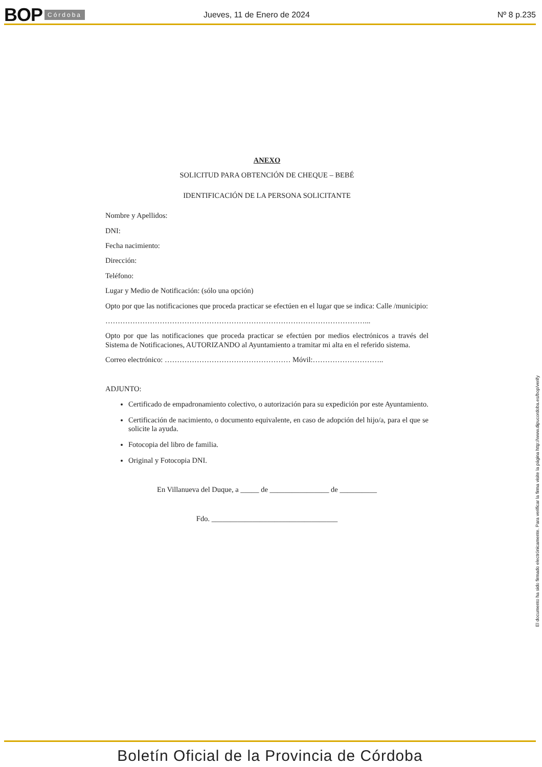BOP Córdoba Jueves, 11 de Enero de 2024 Nº 8 p.235
ANEXO
SOLICITUD PARA OBTENCIÓN DE CHEQUE – BEBÉ
IDENTIFICACIÓN DE LA PERSONA SOLICITANTE
Nombre y Apellidos:
DNI:
Fecha nacimiento:
Dirección:
Teléfono:
Lugar y Medio de Notificación: (sólo una opción)
Opto por que las notificaciones que proceda practicar se efectúen en el lugar que se indica: Calle /municipio:
……………………………………………………………………………………………...
Opto por que las notificaciones que proceda practicar se efectúen por medios electrónicos a través del Sistema de Notificaciones, AUTORIZANDO al Ayuntamiento a tramitar mi alta en el referido sistema.
Correo electrónico: …………………………………………… Móvil:………………………..
ADJUNTO:
Certificado de empadronamiento colectivo, o autorización para su expedición por este Ayuntamiento.
Certificación de nacimiento, o documento equivalente, en caso de adopción del hijo/a, para el que se solicite la ayuda.
Fotocopia del libro de familia.
Original y Fotocopia DNI.
En Villanueva del Duque, a _____ de ________________ de __________
Fdo. __________________________________
El documento ha sido firmado electrónicamente. Para verificar la firma visite la página http://www.dipucordoba.es/bop/verify
Boletín Oficial de la Provincia de Córdoba